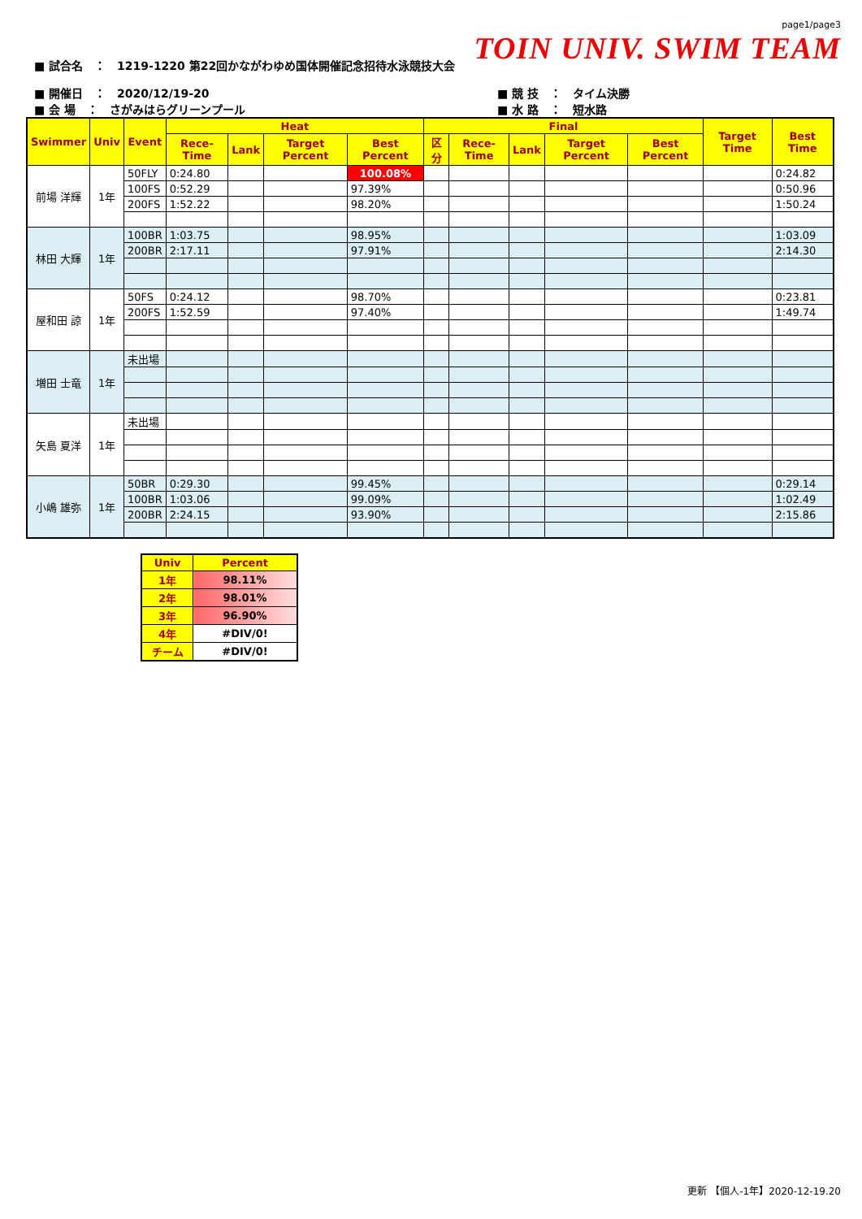■ 試合名　：　1219-1220 第22回かながわゆめ国体開催記念招待水泳競技大会
page1/page3
TOIN UNIV. SWIM TEAM
■ 開催日　：　2020/12/19-20
■ 会 場　：　さがみはらグリーンプール
■ 競 技　：　タイム決勝
■ 水 路　：　短水路
| Swimmer | Univ | Event | Heat | | | | Final | | | | | Target Time | Best Time |
| --- | --- | --- | --- | --- | --- | --- | --- | --- | --- | --- | --- | --- | --- |
| | | | Rece-Time | Lank | Target Percent | Best Percent | 区分 | Rece-Time | Lank | Target Percent | Best Percent | | |
| 前場 洋輝 | 1年 | 50FLY | 0:24.80 | | | 100.08% | | | | | | | 0:24.82 |
| | | 100FS | 0:52.29 | | | 97.39% | | | | | | | 0:50.96 |
| | | 200FS | 1:52.22 | | | 98.20% | | | | | | | 1:50.24 |
| 林田 大輝 | 1年 | 100BR | 1:03.75 | | | 98.95% | | | | | | | 1:03.09 |
| | | 200BR | 2:17.11 | | | 97.91% | | | | | | | 2:14.30 |
| 屋和田 諒 | 1年 | 50FS | 0:24.12 | | | 98.70% | | | | | | | 0:23.81 |
| | | 200FS | 1:52.59 | | | 97.40% | | | | | | | 1:49.74 |
| 増田 士竜 | 1年 | 未出場 | | | | | | | | | | | |
| 矢島 夏洋 | 1年 | 未出場 | | | | | | | | | | | |
| 小嶋 雄弥 | 1年 | 50BR | 0:29.30 | | | 99.45% | | | | | | | 0:29.14 |
| | | 100BR | 1:03.06 | | | 99.09% | | | | | | | 1:02.49 |
| | | 200BR | 2:24.15 | | | 93.90% | | | | | | | 2:15.86 |
| Univ | Percent |
| --- | --- |
| 1年 | 98.11% |
| 2年 | 98.01% |
| 3年 | 96.90% |
| 4年 | #DIV/0! |
| チーム | #DIV/0! |
更新 【個人-1年】2020-12-19.20